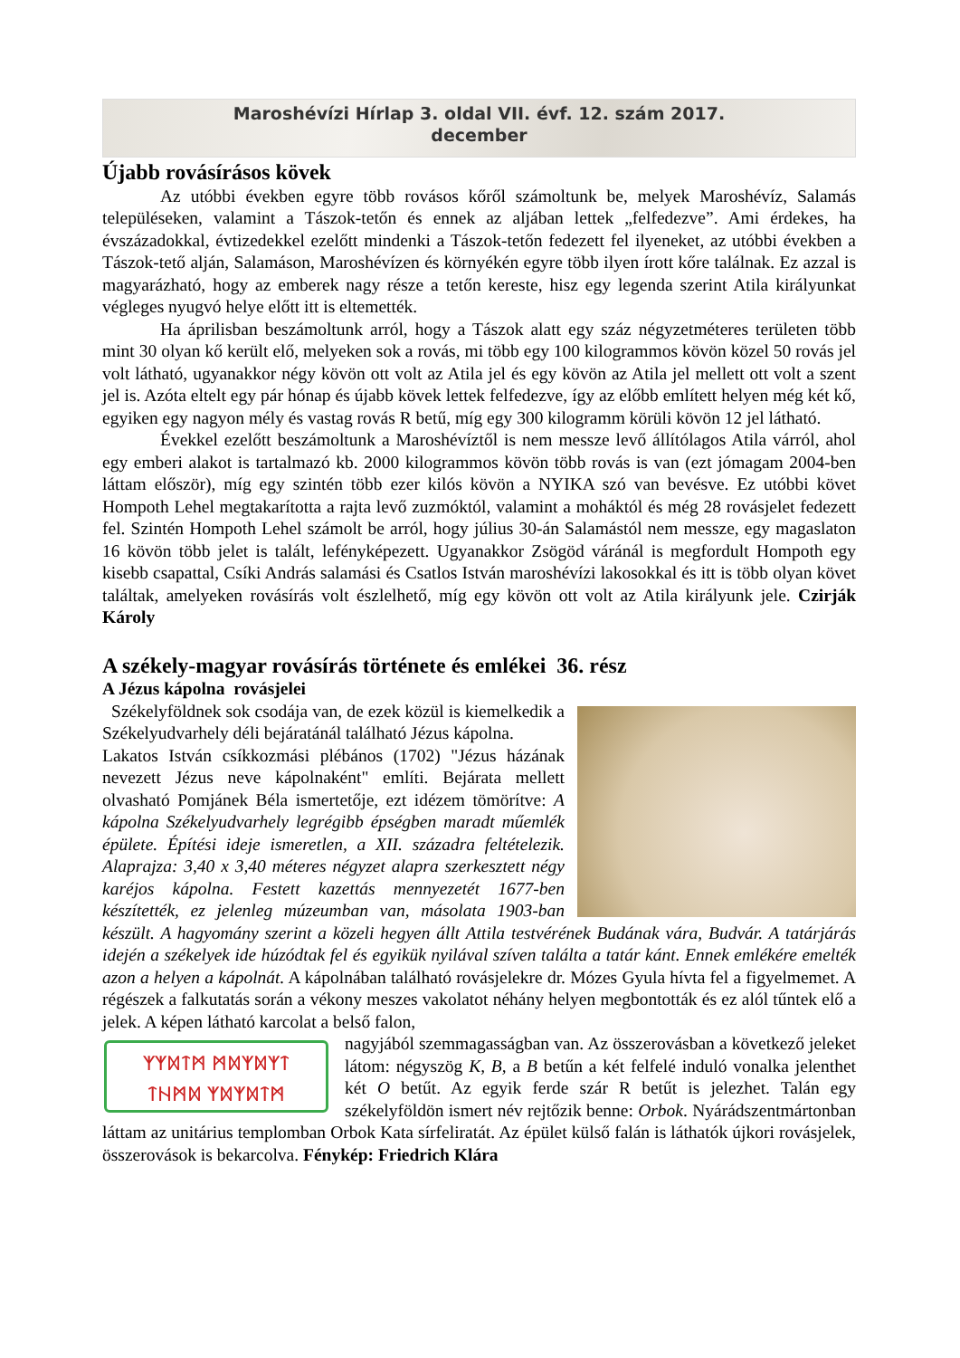Maroshévízi Hírlap 3. oldal VII. évf. 12. szám 2017.
december
Újabb rovásírásos kövek
Az utóbbi években egyre több rovásos kőről számoltunk be, melyek Maroshévíz, Salamás településeken, valamint a Tászok-tetőn és ennek az aljában lettek „felfedezve”. Ami érdekes, ha évszázadokkal, évtizedekkel ezelőtt mindenki a Tászok-tetőn fedezett fel ilyeneket, az utóbbi években a Tászok-tető alján, Salamáson, Maroshévízen és környékén egyre több ilyen írott kőre találnak. Ez azzal is magyarázható, hogy az emberek nagy része a tetőn kereste, hisz egy legenda szerint Atila királyunkat végleges nyugvó helye előtt itt is eltemették.
Ha áprilisban beszámoltunk arról, hogy a Tászok alatt egy száz négyzetméteres területen több mint 30 olyan kő került elő, melyeken sok a rovás, mi több egy 100 kilogrammos kövön közel 50 rovás jel volt látható, ugyanakkor négy kövön ott volt az Atila jel és egy kövön az Atila jel mellett ott volt a szent jel is. Azóta eltelt egy pár hónap és újabb kövek lettek felfedezve, így az előbb említett helyen még két kő, egyiken egy nagyon mély és vastag rovás R betű, míg egy 300 kilogramm körüli kövön 12 jel látható.
Évekkel ezelőtt beszámoltunk a Maroshévíztől is nem messze levő állítólagos Atila várról, ahol egy emberi alakot is tartalmazó kb. 2000 kilogrammos kövön több rovás is van (ezt jómagam 2004-ben láttam először), míg egy szintén több ezer kilós kövön a NYIKA szó van bevésve. Ez utóbbi követ Hompoth Lehel megtakarította a rajta levő zuzmóktól, valamint a moháktól és még 28 rovásjelet fedezett fel. Szintén Hompoth Lehel számolt be arról, hogy július 30-án Salamástól nem messze, egy magaslaton 16 kövön több jelet is talált, lefényképezett. Ugyanakkor Zsögöd váránál is megfordult Hompoth egy kisebb csapattal, Csíki András salamási és Csatlos István maroshévízi lakosokkal és itt is több olyan követ találtak, amelyeken rovásírás volt észlelhető, míg egy kövön ott volt az Atila királyunk jele. Czirják Károly
A székely-magyar rovásírás története és emlékei 36. rész
A Jézus kápolna rovásjelei
Székelyföldnek sok csodája van, de ezek közül is kiemelkedik a Székelyudvarhely déli bejáratánál található Jézus kápolna.
Lakatos István csíkkozmási plébános (1702) "Jézus házának nevezett Jézus neve kápolnaként" említi. Bejárata mellett olvasható Pomjánek Béla ismertetője, ezt idézem tömörítve: A kápolna Székelyudvarhely legrégibb épségben maradt műemlék épülete. Építési ideje ismeretlen, a XII. századra feltételezik. Alaprajza: 3,40 x 3,40 méteres négyzet alapra szerkesztett négy karéjos kápolna. Festett kazettás mennyezetét 1677-ben készítették, ez jelenleg múzeumban van, másolata 1903-ban készült. A hagyomány szerint a közeli hegyen állt Attila testvérének Budának vára, Budvár. A tatárjárás idején a székelyek ide húzódtak fel és egyikük nyilával szíven találta a tatár kánt. Ennek emlékére emelték azon a helyen a kápolnát. A kápolnában található rovásjelekre dr. Mózes Gyula hívta fel a figyelmemet. A régészek a falkutatás során a vékony meszes vakolatot néhány helyen megbontották és ez alól tűntek elő a jelek. A képen látható karcolat a belső falon,
ᛉᛉᛞᛏᛗ ᛗᛞᛉᛞᛉᛏ
ᛏᚺᛗᛞ ᛉᛞᛉᛞᛏᛗ
nagyjából szemmagasságban van. Az összerovásban a következő jeleket látom: négyszög K, B, a B betűn a két felfelé induló vonalka jelenthet két O betűt. Az egyik ferde szár R betűt is jelezhet. Talán egy székelyföldön ismert név rejtőzik benne: Orbok. Nyárádszentmártonban láttam az unitárius templomban Orbok Kata sírfeliratát. Az épület külső falán is láthatók újkori rovásjelek, összerovások is bekarcolva. Fénykép: Friedrich Klára